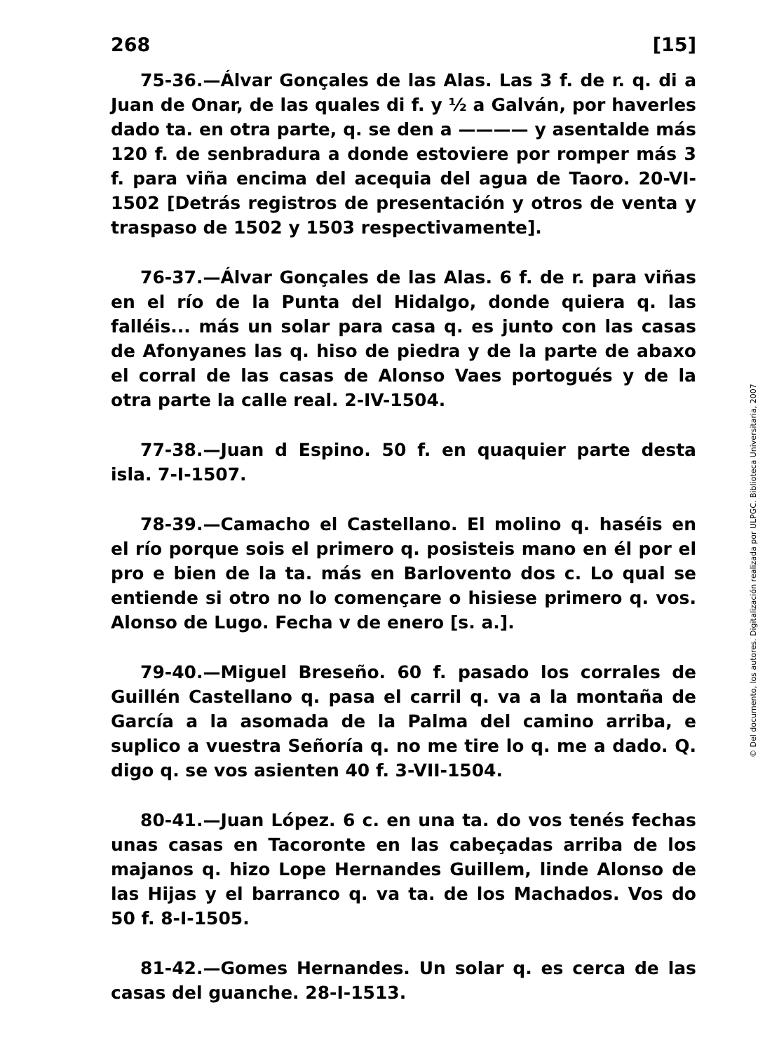268 [15]
75-36.—Álvar Gonçales de las Alas. Las 3 f. de r. q. di a Juan de Onar, de las quales di f. y ½ a Galván, por haverles dado ta. en otra parte, q. se den a ———— y asentalde más 120 f. de senbradura a donde estoviere por romper más 3 f. para viña encima del acequia del agua de Taoro. 20-VI-1502 [Detrás registros de presentación y otros de venta y traspaso de 1502 y 1503 respectivamente].
76-37.—Álvar Gonçales de las Alas. 6 f. de r. para viñas en el río de la Punta del Hidalgo, donde quiera q. las falléis... más un solar para casa q. es junto con las casas de Afonyanes las q. hiso de piedra y de la parte de abaxo el corral de las casas de Alonso Vaes portogués y de la otra parte la calle real. 2-IV-1504.
77-38.—Juan d Espino. 50 f. en quaquier parte desta isla. 7-I-1507.
78-39.—Camacho el Castellano. El molino q. haséis en el río porque sois el primero q. posisteis mano en él por el pro e bien de la ta. más en Barlovento dos c. Lo qual se entiende si otro no lo començare o hisiese primero q. vos. Alonso de Lugo. Fecha v de enero [s. a.].
79-40.—Miguel Breseño. 60 f. pasado los corrales de Guillén Castellano q. pasa el carril q. va a la montaña de García a la asomada de la Palma del camino arriba, e suplico a vuestra Señoría q. no me tire lo q. me a dado. Q. digo q. se vos asienten 40 f. 3-VII-1504.
80-41.—Juan López. 6 c. en una ta. do vos tenés fechas unas casas en Tacoronte en las cabeçadas arriba de los majanos q. hizo Lope Hernandes Guillem, linde Alonso de las Hijas y el barranco q. va ta. de los Machados. Vos do 50 f. 8-I-1505.
81-42.—Gomes Hernandes. Un solar q. es cerca de las casas del guanche. 28-I-1513.
© Del documento, los autores. Digitalización realizada por ULPGC. Biblioteca Universitaria, 2007